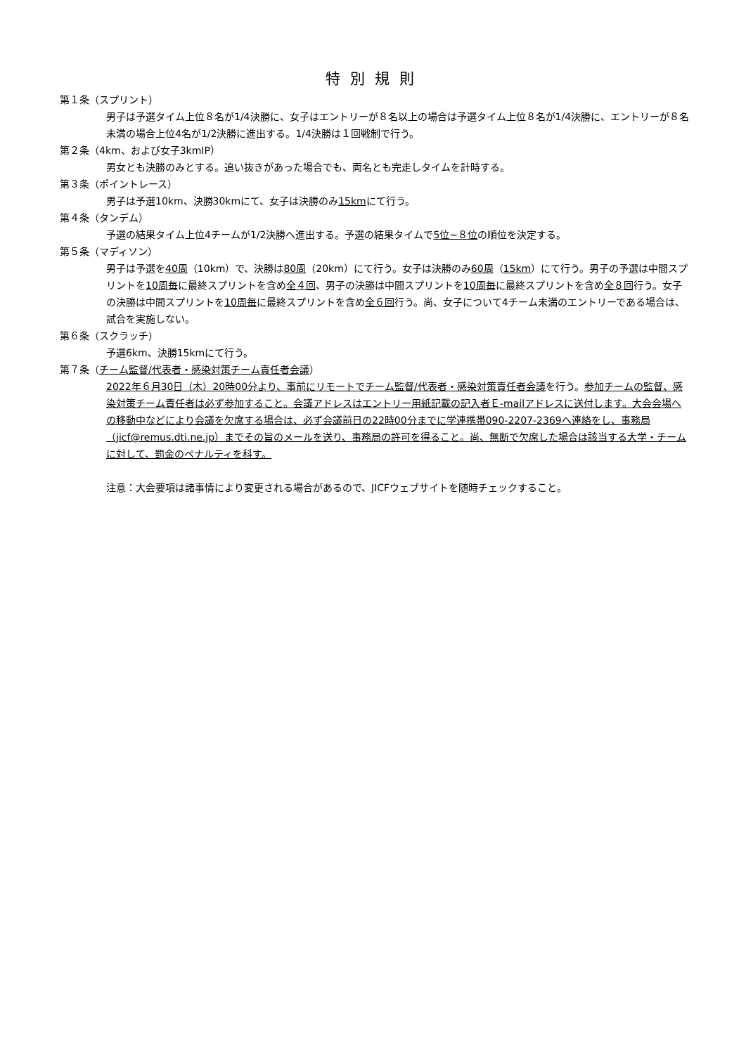特別規則
第１条（スプリント）
男子は予選タイム上位８名が1/4決勝に、女子はエントリーが８名以上の場合は予選タイム上位８名が1/4決勝に、エントリーが８名未満の場合上位4名が1/2決勝に進出する。1/4決勝は１回戦制で行う。
第２条（4km、および女子3kmIP）
男女とも決勝のみとする。追い抜きがあった場合でも、両名とも完走しタイムを計時する。
第３条（ポイントレース）
男子は予選10km、決勝30kmにて、女子は決勝のみ15kmにて行う。
第４条（タンデム）
予選の結果タイム上位4チームが1/2決勝へ進出する。予選の結果タイムで5位~８位の順位を決定する。
第５条（マディソン）
男子は予選を40周（10km）で、決勝は80周（20km）にて行う。女子は決勝のみ60周（15km）にて行う。男子の予選は中間スプリントを10周毎に最終スプリントを含め全４回、男子の決勝は中間スプリントを10周毎に最終スプリントを含め全８回行う。女子の決勝は中間スプリントを10周毎に最終スプリントを含め全６回行う。尚、女子について4チーム未満のエントリーである場合は、試合を実施しない。
第６条（スクラッチ）
予選6km、決勝15kmにて行う。
第７条（チーム監督/代表者・感染対策チーム責任者会議）
2022年６月30日（木）20時00分より、事前にリモートでチーム監督/代表者・感染対策責任者会議を行う。参加チームの監督、感染対策チーム責任者は必ず参加すること。会議アドレスはエントリー用紙記載の記入者Ｅ-mailアドレスに送付します。大会会場への移動中などにより会議を欠席する場合は、必ず会議前日の22時00分までに学連携帯090-2207-2369へ連絡をし、事務局（jicf@remus.dti.ne.jp）までその旨のメールを送り、事務局の許可を得ること。尚、無断で欠席した場合は該当する大学・チームに対して、罰金のペナルティを科す。
注意：大会要項は諸事情により変更される場合があるので、JICFウェブサイトを随時チェックすること。